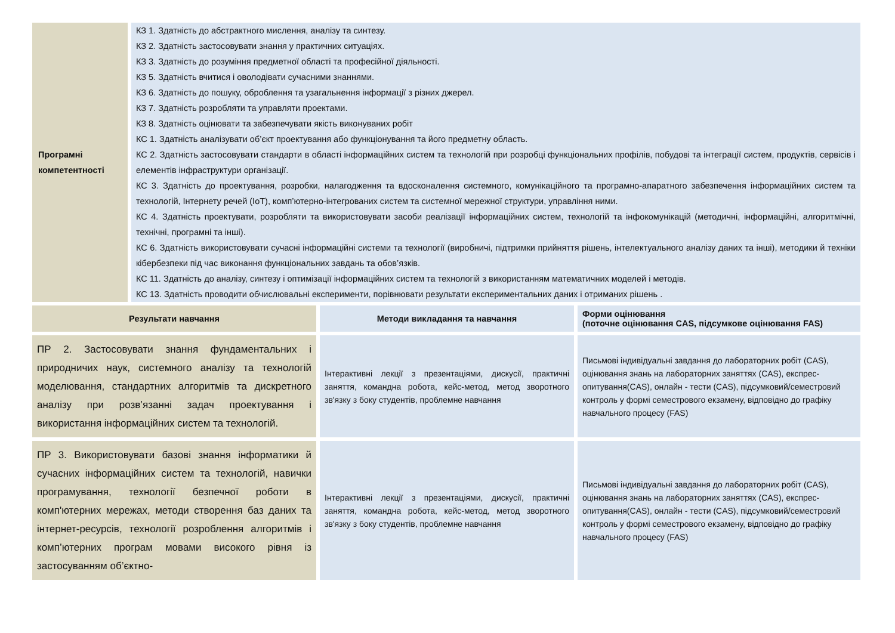| Програмні компетентності | КЗ 1. Здатність до абстрактного мислення, аналізу та синтезу. КЗ 2. Здатність застосовувати знання у практичних ситуаціях. КЗ 3. Здатність до розуміння предметної області та професійної діяльності. КЗ 5. Здатність вчитися і оволодівати сучасними знаннями. КЗ 6. Здатність до пошуку, оброблення та узагальнення інформації з різних джерел. КЗ 7. Здатність розробляти та управляти проектами. КЗ 8. Здатність оцінювати та забезпечувати якість виконуваних робіт КС 1. Здатність аналізувати об’єкт проектування або функціонування та його предметну область. КС 2. Здатність застосовувати стандарти в області інформаційних систем та технологій при розробці функціональних профілів, побудові та інтеграції систем, продуктів, сервісів і елементів інфраструктури організації. КС 3. Здатність до проектування, розробки, налагодження та вдосконалення системного, комунікаційного та програмно-апаратного забезпечення інформаційних систем та технологій, Інтернету речей (IoT), комп’ютерно-інтегрованих систем та системної мережної структури, управління ними. КС 4. Здатність проектувати, розробляти та використовувати засоби реалізації інформаційних систем, технологій та інфокомунікацій (методичні, інформаційні, алгоритмічні, технічні, програмні та інші). КС 6. Здатність використовувати сучасні інформаційні системи та технології (виробничі, підтримки прийняття рішень, інтелектуального аналізу даних та інші), методики й техніки кібербезпеки під час виконання функціональних завдань та обов’язків. КС 11. Здатність до аналізу, синтезу і оптимізації інформаційних систем та технологій з використанням математичних моделей і методів. КС 13. Здатність проводити обчислювальні експерименти, порівнювати результати експериментальних даних і отриманих рішень . |
| Результати навчання | Методи викладання та навчання | Форми оцінювання (поточне оцінювання CAS, підсумкове оцінювання FAS) |
| --- | --- | --- |
| ПР 2. Застосовувати знання фундаментальних і природничих наук, системного аналізу та технологій моделювання, стандартних алгоритмів та дискретного аналізу при розв’язанні задач проектування і використання інформаційних систем та технологій. | Інтерактивні лекції з презентаціями, дискусії, практичні заняття, командна робота, кейс-метод, метод зворотного зв'язку з боку студентів, проблемне навчання | Письмові індивідуальні завдання до лабораторних робіт (CAS), оцінювання знань на лабораторних заняттях (CAS), експрес-опитування(CAS), онлайн - тести (CAS), підсумковий/семестровий контроль у формі семестрового екзамену, відповідно до графіку навчального процесу (FAS) |
| ПР 3. Використовувати базові знання інформатики й сучасних інформаційних систем та технологій, навички програмування, технології безпечної роботи в комп'ютерних мережах, методи створення баз даних та інтернет-ресурсів, технології розроблення алгоритмів і комп’ютерних програм мовами високого рівня із застосуванням об’єктно- | Інтерактивні лекції з презентаціями, дискусії, практичні заняття, командна робота, кейс-метод, метод зворотного зв'язку з боку студентів, проблемне навчання | Письмові індивідуальні завдання до лабораторних робіт (CAS), оцінювання знань на лабораторних заняттях (CAS), експрес-опитування(CAS), онлайн - тести (CAS), підсумковий/семестровий контроль у формі семестрового екзамену, відповідно до графіку навчального процесу (FAS) |